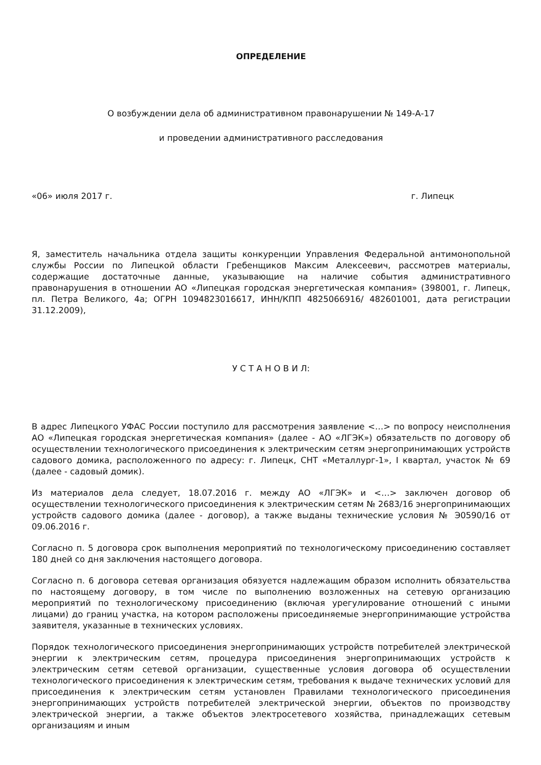ОПРЕДЕЛЕНИЕ
О возбуждении дела об административном правонарушении № 149-А-17
и проведении административного расследования
«06» июля 2017 г. г. Липецк
Я, заместитель начальника отдела защиты конкуренции Управления Федеральной антимонопольной службы России по Липецкой области Гребенщиков Максим Алексеевич, рассмотрев материалы, содержащие достаточные данные, указывающие на наличие события административного правонарушения в отношении АО «Липецкая городская энергетическая компания» (398001, г. Липецк, пл. Петра Великого, 4а; ОГРН 1094823016617, ИНН/КПП 4825066916/ 482601001, дата регистрации 31.12.2009),
У С Т А Н О В И Л:
В адрес Липецкого УФАС России поступило для рассмотрения заявление <…> по вопросу неисполнения АО «Липецкая городская энергетическая компания» (далее - АО «ЛГЭК») обязательств по договору об осуществлении технологического присоединения к электрическим сетям энергопринимающих устройств садового домика, расположенного по адресу: г. Липецк, СНТ «Металлург-1», I квартал, участок № 69 (далее - садовый домик).
Из материалов дела следует, 18.07.2016 г. между АО «ЛГЭК» и <…> заключен договор об осуществлении технологического присоединения к электрическим сетям № 2683/16 энергопринимающих устройств садового домика (далее - договор), а также выданы технические условия № Э0590/16 от 09.06.2016 г.
Согласно п. 5 договора срок выполнения мероприятий по технологическому присоединению составляет 180 дней со дня заключения настоящего договора.
Согласно п. 6 договора сетевая организация обязуется надлежащим образом исполнить обязательства по настоящему договору, в том числе по выполнению возложенных на сетевую организацию мероприятий по технологическому присоединению (включая урегулирование отношений с иными лицами) до границ участка, на котором расположены присоединяемые энергопринимающие устройства заявителя, указанные в технических условиях.
Порядок технологического присоединения энергопринимающих устройств потребителей электрической энергии к электрическим сетям, процедура присоединения энергопринимающих устройств к электрическим сетям сетевой организации, существенные условия договора об осуществлении технологического присоединения к электрическим сетям, требования к выдаче технических условий для присоединения к электрическим сетям установлен Правилами технологического присоединения энергопринимающих устройств потребителей электрической энергии, объектов по производству электрической энергии, а также объектов электросетевого хозяйства, принадлежащих сетевым организациям и иным